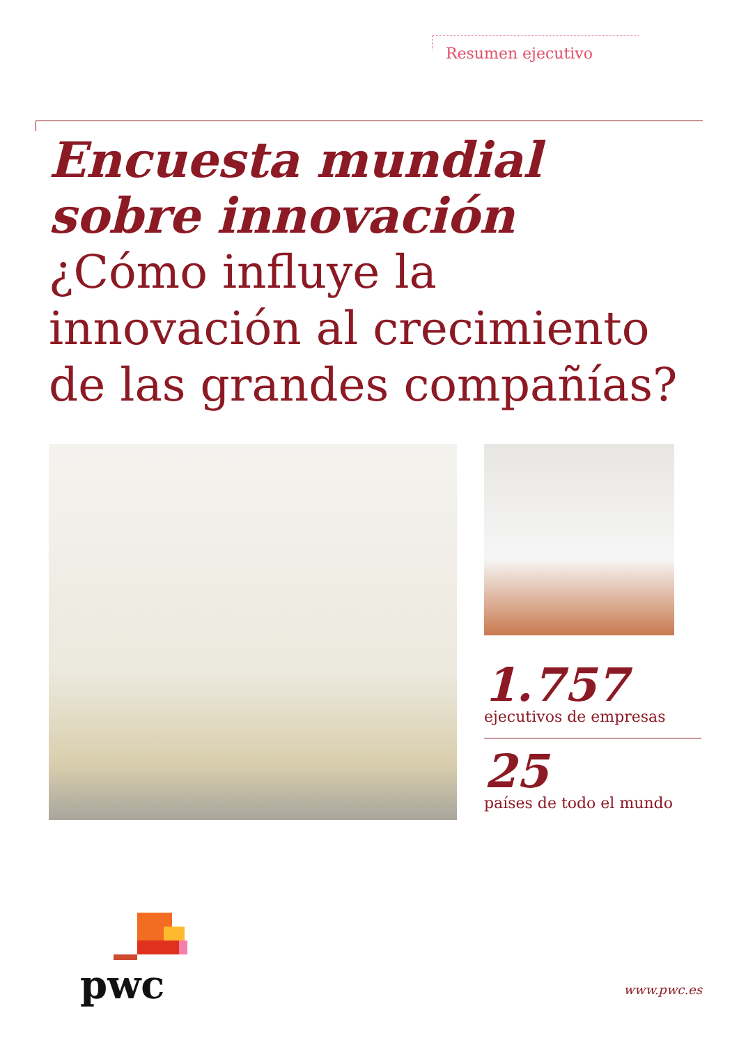Resumen ejecutivo
Encuesta mundial
sobre innovación
¿Cómo influye la innovación al crecimiento de las grandes compañías?
1.757
ejecutivos de empresas
25
países de todo el mundo
pwc www.pwc.es